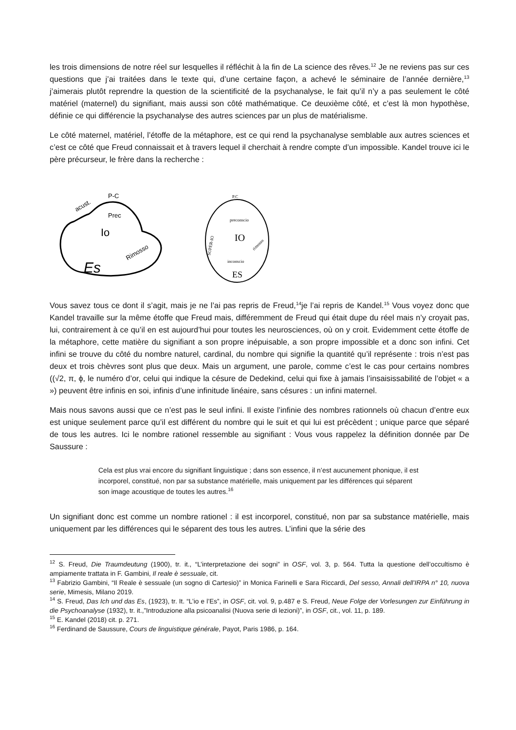les trois dimensions de notre réel sur lesquelles il réfléchit à la fin de La science des rêves.<sup>12</sup> Je ne reviens pas sur ces questions que j’ai traitées dans le texte qui, d’une certaine façon, a achevé le séminaire de l’année dernière,<sup>13</sup> j’aimerais plutôt reprendre la question de la scientificité de la psychanalyse, le fait qu’il n’y a pas seulement le côté matériel (maternel) du signifiant, mais aussi son côté mathématique. Ce deuxième côté, et c’est là mon hypothèse, définie ce qui différencie la psychanalyse des autres sciences par un plus de matérialisme.
Le côté maternel, matériel, l’étoffe de la métaphore, est ce qui rend la psychanalyse semblable aux autres sciences et c’est ce côté que Freud connaissait et à travers lequel il cherchait à rendre compte d’un impossible. Kandel trouve ici le père précurseur, le frère dans la recherche :
P-C
acust.
Prec
Io
Rimosso
Es
P.C
preconscio
IO
inconscio
ES
SUPER-IO
rimosso
Vous savez tous ce dont il s’agit, mais je ne l’ai pas repris de Freud,<sup>14</sup>je l’ai repris de Kandel.<sup>15</sup> Vous voyez donc que Kandel travaille sur la même étoffe que Freud mais, différemment de Freud qui était dupe du réel mais n’y croyait pas, lui, contrairement à ce qu’il en est aujourd’hui pour toutes les neurosciences, où on y croit. Evidemment cette étoffe de la métaphore, cette matière du signifiant a son propre inépuisable, a son propre impossible et a donc son infini. Cet infini se trouve du côté du nombre naturel, cardinal, du nombre qui signifie la quantité qu’il représente : trois n’est pas deux et trois chèvres sont plus que deux. Mais un argument, une parole, comme c’est le cas pour certains nombres ((√2, π, ϕ, le numéro d’or, celui qui indique la césure de Dedekind, celui qui fixe à jamais l’insaisissabilité de l’objet « a ») peuvent être infinis en soi, infinis d’une infinitude linéaire, sans césures : un infini maternel.
Mais nous savons aussi que ce n’est pas le seul infini. Il existe l’infinie des nombres rationnels où chacun d’entre eux est unique seulement parce qu’il est différent du nombre qui le suit et qui lui est précèdent ; unique parce que séparé de tous les autres. Ici le nombre rationel ressemble au signifiant : Vous vous rappelez la définition donnée par De Saussure :
Cela est plus vrai encore du signifiant linguistique ; dans son essence, il n’est aucunement phonique, il est incorporel, constitué, non par sa substance matérielle, mais uniquement par les différences qui séparent son image acoustique de toutes les autres.<sup>16</sup>
Un signifiant donc est comme un nombre rationel : il est incorporel, constitué, non par sa substance matérielle, mais uniquement par les différences qui le séparent des tous les autres. L’infini que la série des
<sup>12</sup> S. Freud, Die Traumdeutung (1900), tr. it., “L’interpretazione dei sogni” in OSF, vol. 3, p. 564. Tutta la questione dell’occultismo è ampiamente trattata in F. Gambini, Il reale è sessuale, cit.
<sup>13</sup> Fabrizio Gambini, “Il Reale è sessuale (un sogno di Cartesio)” in Monica Farinelli e Sara Riccardi, Del sesso, Annali dell’IRPA n° 10, nuova serie, Mimesis, Milano 2019.
<sup>14</sup> S. Freud, Das Ich und das Es, (1923), tr. It. “L’io e l’Es”, in OSF, cit. vol. 9, p.487 e S. Freud, Neue Folge der Vorlesungen zur Einführung in die Psychoanalyse (1932), tr. it.,”Introduzione alla psicoanalisi (Nuova serie di lezioni)”, in OSF, cit., vol. 11, p. 189.
<sup>15</sup> E. Kandel (2018) cit. p. 271.
<sup>16</sup> Ferdinand de Saussure, Cours de linguistique générale, Payot, Paris 1986, p. 164.